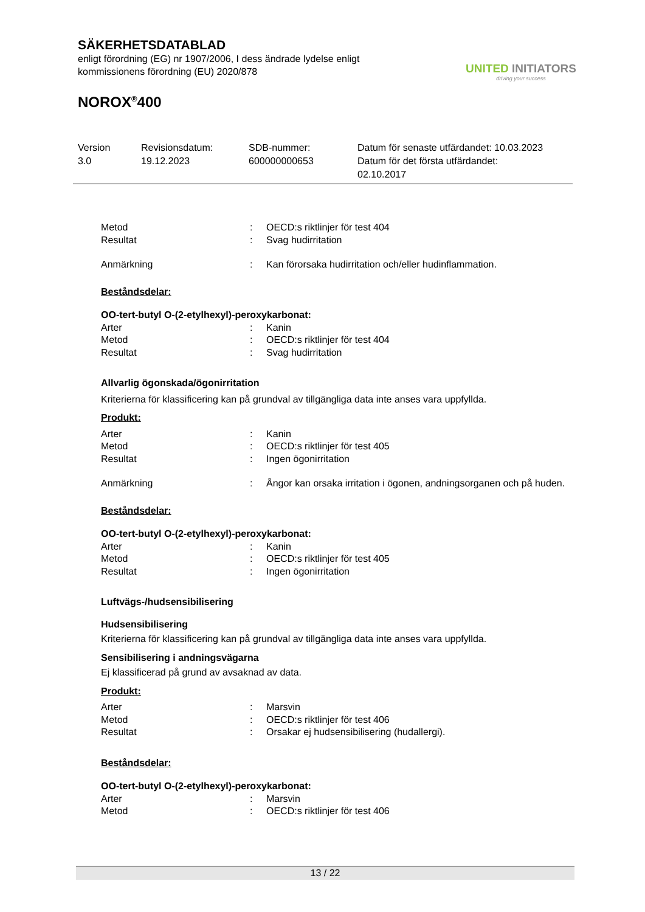SÄKERHETSDATABLAD
enligt förordning (EG) nr 1907/2006, I dess ändrade lydelse enligt
kommissionens förordning (EU) 2020/878
NOROX<sup>®</sup>400
UNITED INITIATORS
driving your success
Version
3.0
Revisionsdatum:
19.12.2023
SDB-nummer:
600000000653
Datum för senaste utfärdandet: 10.03.2023
Datum för det första utfärdandet:
02.10.2017
Metod : OECD:s riktlinjer för test 404
Resultat : Svag hudirritation
Anmärkning : Kan förorsaka hudirritation och/eller hudinflammation.
Beståndsdelar:
OO-tert-butyl O-(2-etylhexyl)-peroxykarbonat:
Arter : Kanin
Metod : OECD:s riktlinjer för test 404
Resultat : Svag hudirritation
Allvarlig ögonskada/ögonirritation
Kriterierna för klassificering kan på grundval av tillgängliga data inte anses vara uppfyllda.
Produkt:
Arter : Kanin
Metod : OECD:s riktlinjer för test 405
Resultat : Ingen ögonirritation
Anmärkning : Ångor kan orsaka irritation i ögonen, andningsorganen och på huden.
Beståndsdelar:
OO-tert-butyl O-(2-etylhexyl)-peroxykarbonat:
Arter : Kanin
Metod : OECD:s riktlinjer för test 405
Resultat : Ingen ögonirritation
Luftvägs-/hudsensibilisering
Hudsensibilisering
Kriterierna för klassificering kan på grundval av tillgängliga data inte anses vara uppfyllda.
Sensibilisering i andningsvägarna
Ej klassificerad på grund av avsaknad av data.
Produkt:
Arter : Marsvin
Metod : OECD:s riktlinjer för test 406
Resultat : Orsakar ej hudsensibilisering (hudallergi).
Beståndsdelar:
OO-tert-butyl O-(2-etylhexyl)-peroxykarbonat:
Arter : Marsvin
Metod : OECD:s riktlinjer för test 406
13 / 22